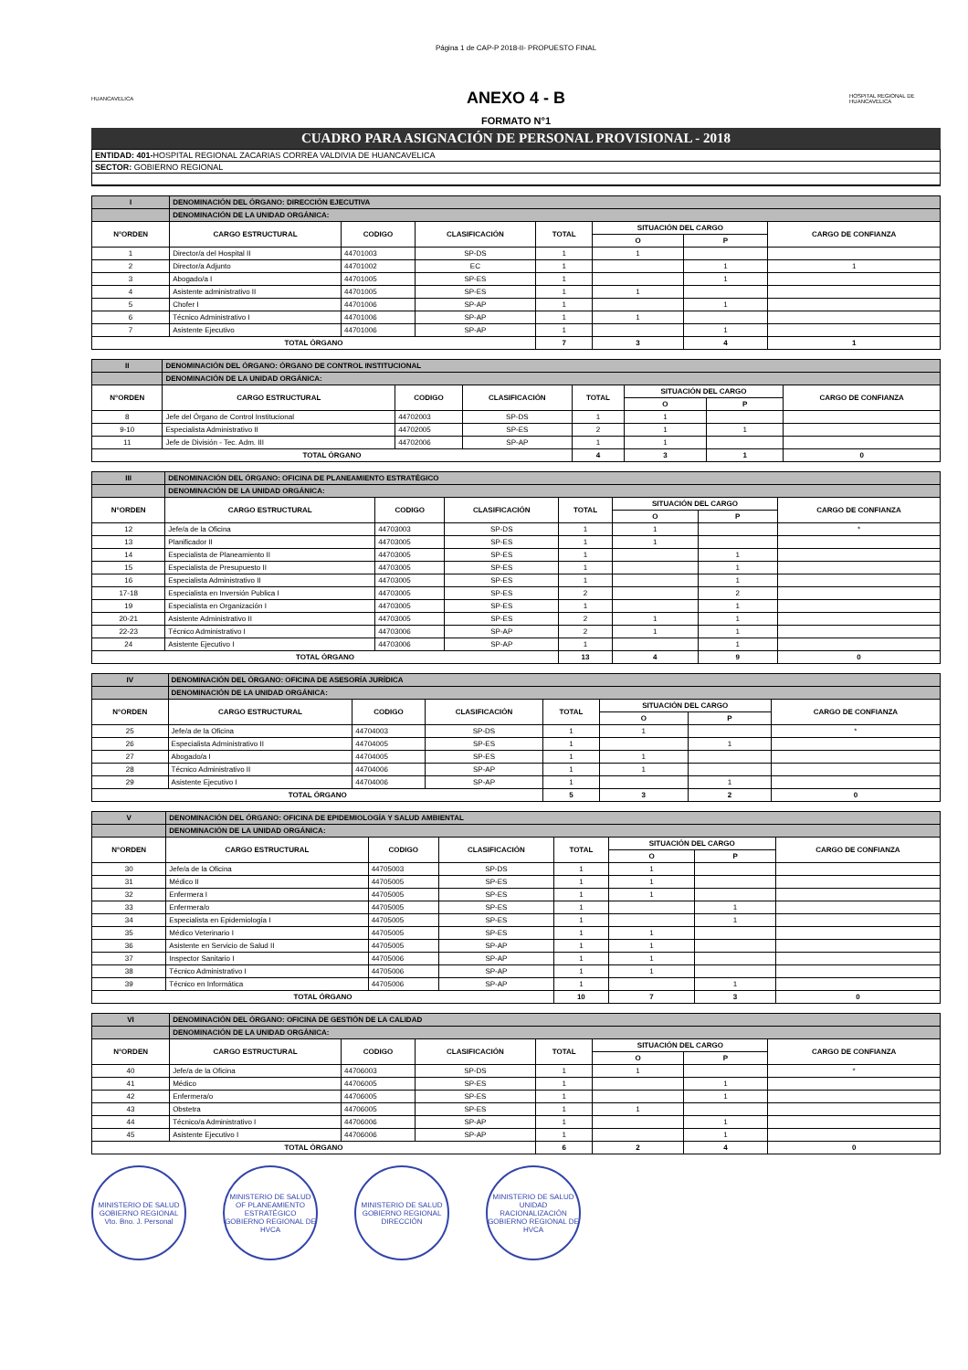Página 1 de CAP-P 2018-II- PROPUESTO FINAL
HUANCAVELICA
ANEXO 4 - B
HOSPITAL REGIONAL DE HUANCAVELICA
FORMATO N°1
CUADRO PARA ASIGNACIÓN DE PERSONAL PROVISIONAL - 2018
ENTIDAD: 401-HOSPITAL REGIONAL ZACARIAS CORREA VALDIVIA DE HUANCAVELICA
SECTOR: GOBIERNO REGIONAL
| I | DENOMINACIÓN DEL ÓRGANO: DIRECCIÓN EJECUTIVA | | | | | | |
| | DENOMINACIÓN DE LA UNIDAD ORGÁNICA: | | | | | | |
| N°ORDEN | CARGO ESTRUCTURAL | CODIGO | CLASIFICACIÓN | TOTAL | SITUACIÓN DEL CARGO | | CARGO DE CONFIANZA |
| | | | | | O | P | |
| 1 | Director/a del Hospital II | 44701003 | SP-DS | 1 | 1 | | |
| 2 | Director/a Adjunto | 44701002 | EC | 1 | | 1 | 1 |
| 3 | Abogado/a I | 44701005 | SP-ES | 1 | | 1 | |
| 4 | Asistente administrativo II | 44701005 | SP-ES | 1 | 1 | | |
| 5 | Chofer I | 44701006 | SP-AP | 1 | | 1 | |
| 6 | Técnico Administrativo I | 44701006 | SP-AP | 1 | 1 | | |
| 7 | Asistente Ejecutivo | 44701006 | SP-AP | 1 | | 1 | |
| TOTAL ÓRGANO | | | | 7 | 3 | 4 | 1 |
| II | DENOMINACIÓN DEL ÓRGANO: ÓRGANO DE CONTROL INSTITUCIONAL | | | | | | |
| | DENOMINACIÓN DE LA UNIDAD ORGÁNICA: | | | | | | |
| N°ORDEN | CARGO ESTRUCTURAL | CODIGO | CLASIFICACIÓN | TOTAL | SITUACIÓN DEL CARGO | | CARGO DE CONFIANZA |
| | | | | | O | P | |
| 8 | Jefe del Órgano de Control Institucional | 44702003 | SP-DS | 1 | 1 | | |
| 9-10 | Especialista Administrativo II | 44702005 | SP-ES | 2 | 1 | 1 | |
| 11 | Jefe de División - Tec. Adm. III | 44702006 | SP-AP | 1 | 1 | | |
| TOTAL ÓRGANO | | | | 4 | 3 | 1 | 0 |
| III | DENOMINACIÓN DEL ÓRGANO: OFICINA DE PLANEAMIENTO ESTRATÉGICO | | | | | | |
| | DENOMINACIÓN DE LA UNIDAD ORGÁNICA: | | | | | | |
| N°ORDEN | CARGO ESTRUCTURAL | CODIGO | CLASIFICACIÓN | TOTAL | SITUACIÓN DEL CARGO | | CARGO DE CONFIANZA |
| | | | | | O | P | |
| 12 | Jefe/a de la Oficina | 44703003 | SP-DS | 1 | 1 | | * |
| 13 | Planificador II | 44703005 | SP-ES | 1 | 1 | | |
| 14 | Especialista de Planeamiento II | 44703005 | SP-ES | 1 | | 1 | |
| 15 | Especialista de Presupuesto II | 44703005 | SP-ES | 1 | | 1 | |
| 16 | Especialista Administrativo II | 44703005 | SP-ES | 1 | | 1 | |
| 17-18 | Especialista en Inversión Publica I | 44703005 | SP-ES | 2 | | 2 | |
| 19 | Especialista en Organización I | 44703005 | SP-ES | 1 | | 1 | |
| 20-21 | Asistente Administrativo II | 44703005 | SP-ES | 2 | 1 | 1 | |
| 22-23 | Técnico Administrativo I | 44703006 | SP-AP | 2 | 1 | 1 | |
| 24 | Asistente Ejecutivo I | 44703006 | SP-AP | 1 | | 1 | |
| TOTAL ÓRGANO | | | | 13 | 4 | 9 | 0 |
| IV | DENOMINACIÓN DEL ÓRGANO: OFICINA DE ASESORÍA JURÍDICA | | | | | | |
| | DENOMINACIÓN DE LA UNIDAD ORGÁNICA: | | | | | | |
| N°ORDEN | CARGO ESTRUCTURAL | CODIGO | CLASIFICACIÓN | TOTAL | SITUACIÓN DEL CARGO | | CARGO DE CONFIANZA |
| | | | | | O | P | |
| 25 | Jefe/a de la Oficina | 44704003 | SP-DS | 1 | 1 | | * |
| 26 | Especialista Administrativo II | 44704005 | SP-ES | 1 | | 1 | |
| 27 | Abogado/a I | 44704005 | SP-ES | 1 | 1 | | |
| 28 | Técnico Administrativo II | 44704006 | SP-AP | 1 | 1 | | |
| 29 | Asistente Ejecutivo I | 44704006 | SP-AP | 1 | | 1 | |
| TOTAL ÓRGANO | | | | 5 | 3 | 2 | 0 |
| V | DENOMINACIÓN DEL ÓRGANO: OFICINA DE EPIDEMIOLOGÍA Y SALUD AMBIENTAL | | | | | | |
| | DENOMINACIÓN DE LA UNIDAD ORGÁNICA: | | | | | | |
| N°ORDEN | CARGO ESTRUCTURAL | CODIGO | CLASIFICACIÓN | TOTAL | SITUACIÓN DEL CARGO | | CARGO DE CONFIANZA |
| | | | | | O | P | |
| 30 | Jefe/a de la Oficina | 44705003 | SP-DS | 1 | 1 | | |
| 31 | Médico II | 44705005 | SP-ES | 1 | 1 | | |
| 32 | Enfermera I | 44705005 | SP-ES | 1 | 1 | | |
| 33 | Enfermera/o | 44705005 | SP-ES | 1 | | 1 | |
| 34 | Especialista en Epidemiología I | 44705005 | SP-ES | 1 | | 1 | |
| 35 | Médico Veterinario I | 44705005 | SP-ES | 1 | 1 | | |
| 36 | Asistente en Servicio de Salud II | 44705005 | SP-AP | 1 | 1 | | |
| 37 | Inspector Sanitario I | 44705006 | SP-AP | 1 | 1 | | |
| 38 | Técnico Administrativo I | 44705006 | SP-AP | 1 | 1 | | |
| 39 | Técnico en Informática | 44705006 | SP-AP | 1 | | 1 | |
| TOTAL ÓRGANO | | | | 10 | 7 | 3 | 0 |
| VI | DENOMINACIÓN DEL ÓRGANO: OFICINA DE GESTIÓN DE LA CALIDAD | | | | | | |
| | DENOMINACIÓN DE LA UNIDAD ORGÁNICA: | | | | | | |
| N°ORDEN | CARGO ESTRUCTURAL | CODIGO | CLASIFICACIÓN | TOTAL | SITUACIÓN DEL CARGO | | CARGO DE CONFIANZA |
| | | | | | O | P | |
| 40 | Jefe/a de la Oficina | 44706003 | SP-DS | 1 | 1 | | * |
| 41 | Médico | 44706005 | SP-ES | 1 | | 1 | |
| 42 | Enfermera/o | 44706005 | SP-ES | 1 | | 1 | |
| 43 | Obstetra | 44706005 | SP-ES | 1 | 1 | | |
| 44 | Técnico/a Administrativo I | 44706006 | SP-AP | 1 | | 1 | |
| 45 | Asistente Ejecutivo I | 44706006 | SP-AP | 1 | | 1 | |
| TOTAL ÓRGANO | | | | 6 | 2 | 4 | 0 |
MINISTERIO DE SALUD GOBIERNO REGIONAL Vto. Bno. J. Personal
MINISTERIO DE SALUD OF PLANEAMIENTO ESTRATÉGICO GOBIERNO REGIONAL DE HVCA
MINISTERIO DE SALUD GOBIERNO REGIONAL DIRECCIÓN
MINISTERIO DE SALUD UNIDAD RACIONALIZACIÓN GOBIERNO REGIONAL DE HVCA